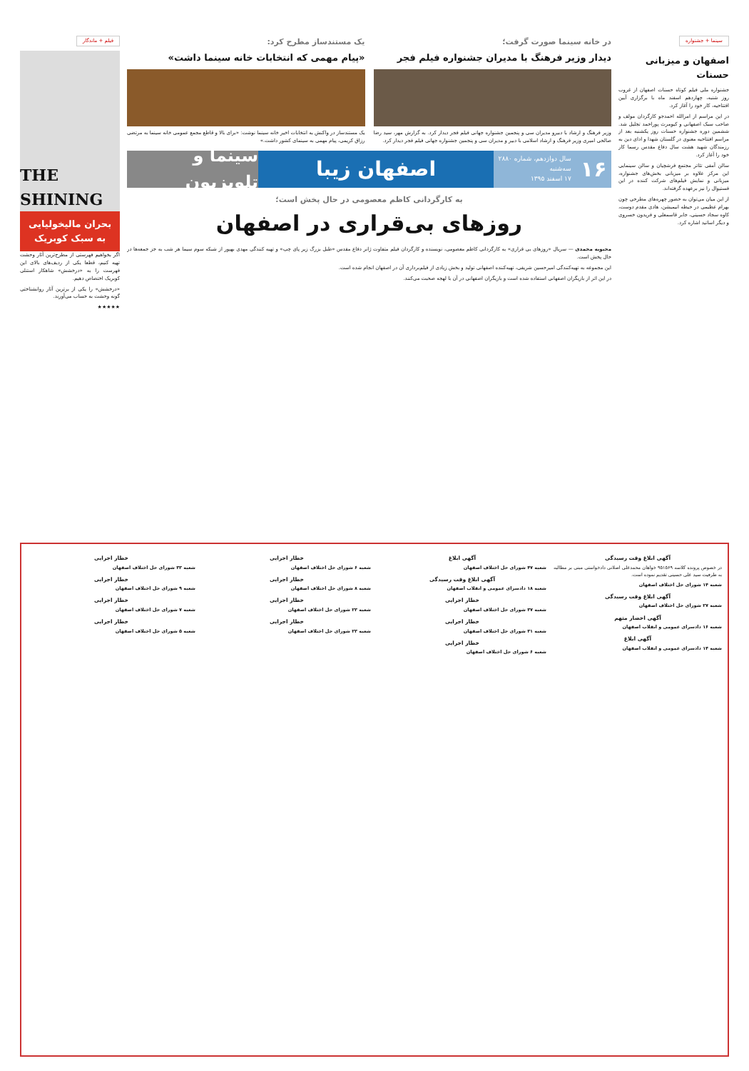سینما + جشنواره
اصفهان و میزبانی حسنات
جشنواره ملی فیلم کوتاه حسنات اصفهان از غروب روز شنبه، چهاردهم اسفند ماه با برگزاری آیین افتتاحیه، کار خود را آغاز کرد.
در این مراسم از امرالله احمدجو کارگردان مولف و صاحب سبک اصفهانی و کیومرث پوراحمد تجلیل شد. ششمین دوره جشنواره حسنات روز یکشنبه بعد از مراسم افتتاحیه معنوی در گلستان شهدا و ادای دین به رزمندگان شهید هشت سال دفاع مقدس رسما کار خود را آغاز کرد.
سالن آمفی تئاتر مجتمع فرشچیان و سالن سینمایی این مرکز علاوه بر میزبانی بخش‌های جشنواره، میزبانی و نمایش فیلم‌های شرکت کننده در این فستیوال را نیز برعهده گرفته‌اند.
از این میان می‌توان به حضور چهره‌های مطرحی چون بهرام عظیمی در حیطه انیمیشن، هادی مقدم دوست، کاوه سجاد حسینی، جابر قاسمعلی و فریدون خسروی و دیگر اساتید اشاره کرد.
در خانه سینما صورت گرفت؛
دیدار وزیر فرهنگ با مدیران جشنواره فیلم فجر
وزیر فرهنگ و ارشاد با دبیرو مدیران سی و پنجمین جشنواره جهانی فیلم فجر دیدار کرد. به گزارش مهر، سید رضا صالحی امیری وزیر فرهنگ و ارشاد اسلامی با دبیر و مدیران سی و پنجمین جشنواره جهانی فیلم فجر دیدار کرد.
یک مستندساز مطرح کرد:
«پیام مهمی که انتخابات خانه سینما داشت»
یک مستندساز در واکنش به انتخابات اخیر خانه سینما نوشت: «برای بالا و قاطع مجمع عمومی خانه سینما به مرتضی رزاق کریمی، پیام مهمی به سینمای کشور داشت.»
۱۶ سال دوازدهم، شماره ۲۸۸۰
سه‌شنبه
۱۷ اسفند ۱۳۹۵
اصفهان زیبا
سینما و تلویزیون
به کارگردانی کاظم معصومی در حال پخش است؛
روزهای بی‌قراری در اصفهان
محبوبه محمدی — سریال «روزهای بی قراری» به کارگردانی کاظم معصومی، نویسنده و کارگردان فیلم متفاوت ژانر دفاع مقدس «طبل بزرگ زیر پای چپ» و تهیه کنندگی مهدی بهپور از شبکه سوم سیما هر شب به جز جمعه‌ها در حال پخش است.
این مجموعه به تهیه‌کنندگی امیرحسین شریفی، تهیه‌کننده اصفهانی تولید و بخش زیادی از فیلم‌برداری آن در اصفهان انجام شده است.
در این اثر از بازیگران اصفهانی استفاده شده است و بازیگران اصفهانی در آن با لهجه صحبت می‌کنند.
فیلم + ماندگار
THE SHINING
بحران مالیخولیایی
به سبک کوبریک
اگر بخواهیم فهرستی از مطرح‌ترین آثار وحشت تهیه کنیم، قطعا یکی از ردیف‌های بالای این فهرست را به «درخشش» شاهکار استنلی کوبریک اختصاص دهیم.
«درخشش» را یکی از برترین آثار روانشناختی گونه وحشت به حساب می‌آورند.
★★★★★
آگهی ابلاغ وقت رسیدگی
در خصوص پرونده کلاسه ۹۵۱۵۶۹ خواهان محمدعلی اصلانی دادخواستی مبنی بر مطالبه به طرفیت سید علی حسینی تقدیم نموده است.
شعبه ۱۴ شورای حل اختلاف اصفهان
آگهی ابلاغ وقت رسیدگی
شعبه ۲۷ شورای حل اختلاف اصفهان
آگهی احضار متهم
شعبه ۱۶ دادسرای عمومی و انقلاب اصفهان
آگهی ابلاغ
شعبه ۱۴ دادسرای عمومی و انقلاب اصفهان
آگهی ابلاغ
شعبه ۴۷ شورای حل اختلاف اصفهان
آگهی ابلاغ وقت رسیدگی
شعبه ۱۸ دادسرای عمومی و انقلاب اصفهان
خطار اجرایی
شعبه ۳۷ شورای حل اختلاف اصفهان
خطار اجرایی
شعبه ۳۱ شورای حل اختلاف اصفهان
خطار اجرایی
شعبه ۶ شورای حل اختلاف اصفهان
خطار اجرایی
شعبه ۶ شورای حل اختلاف اصفهان
خطار اجرایی
شعبه ۸ شورای حل اختلاف اصفهان
خطار اجرایی
شعبه ۲۳ شورای حل اختلاف اصفهان
خطار اجرایی
شعبه ۲۳ شورای حل اختلاف اصفهان
خطار اجرایی
شعبه ۳۳ شورای حل اختلاف اصفهان
خطار اجرایی
شعبه ۹ شورای حل اختلاف اصفهان
خطار اجرایی
شعبه ۷ شورای حل اختلاف اصفهان
خطار اجرایی
شعبه ۵ شورای حل اختلاف اصفهان